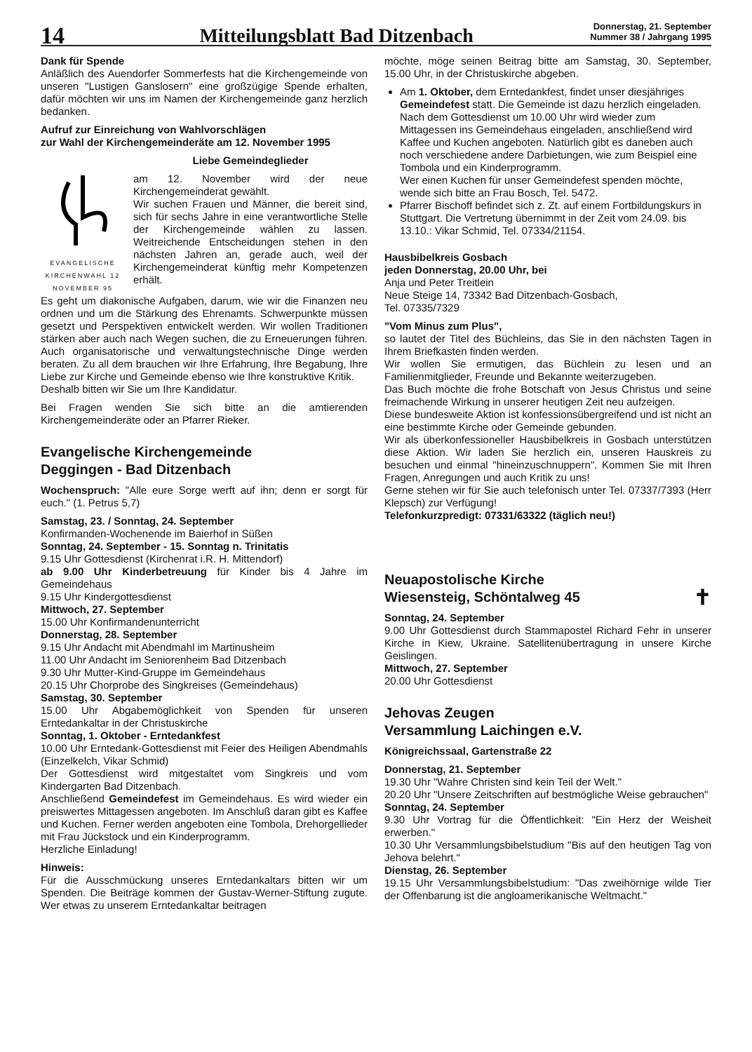14
Mitteilungsblatt Bad Ditzenbach
Donnerstag, 21. September
Nummer 38 / Jahrgang 1995
Dank für Spende
Anläßlich des Auendorfer Sommerfests hat die Kirchengemeinde von unseren "Lustigen Ganslosern" eine großzügige Spende erhalten, dafür möchten wir uns im Namen der Kirchengemeinde ganz herzlich bedanken.
Aufruf zur Einreichung von Wahlvorschlägen
zur Wahl der Kirchengemeinderäte am 12. November 1995
EVANGELISCHE KIRCHENWAHL 12 NOVEMBER 95
Liebe Gemeindeglieder
am 12. November wird der neue Kirchengemeinderat gewählt.
Wir suchen Frauen und Männer, die bereit sind, sich für sechs Jahre in eine verantwortliche Stelle der Kirchengemeinde wählen zu lassen. Weitreichende Entscheidungen stehen in den nächsten Jahren an, gerade auch, weil der Kirchengemeinderat künftig mehr Kompetenzen erhält.
Es geht um diakonische Aufgaben, darum, wie wir die Finanzen neu ordnen und um die Stärkung des Ehrenamts. Schwerpunkte müssen gesetzt und Perspektiven entwickelt werden. Wir wollen Traditionen stärken aber auch nach Wegen suchen, die zu Erneuerungen führen. Auch organisatorische und verwaltungstechnische Dinge werden beraten. Zu all dem brauchen wir Ihre Erfahrung, Ihre Begabung, Ihre Liebe zur Kirche und Gemeinde ebenso wie Ihre konstruktive Kritik.
Deshalb bitten wir Sie um Ihre Kandidatur.
Bei Fragen wenden Sie sich bitte an die amtierenden Kirchengemeinderäte oder an Pfarrer Rieker.
Evangelische Kirchengemeinde
Deggingen - Bad Ditzenbach
Wochenspruch: "Alle eure Sorge werft auf ihn; denn er sorgt für euch." (1. Petrus 5,7)
Samstag, 23. / Sonntag, 24. September
Konfirmanden-Wochenende im Baierhof in Süßen
Sonntag, 24. September - 15. Sonntag n. Trinitatis
9.15 Uhr Gottesdienst (Kirchenrat i.R. H. Mittendorf)
ab 9.00 Uhr Kinderbetreuung für Kinder bis 4 Jahre im Gemeindehaus
9.15 Uhr Kindergottesdienst
Mittwoch, 27. September
15.00 Uhr Konfirmandenunterricht
Donnerstag, 28. September
9.15 Uhr Andacht mit Abendmahl im Martinusheim
11.00 Uhr Andacht im Seniorenheim Bad Ditzenbach
9.30 Uhr Mutter-Kind-Gruppe im Gemeindehaus
20.15 Uhr Chorprobe des Singkreises (Gemeindehaus)
Samstag, 30. September
15.00 Uhr Abgabemöglichkeit von Spenden für unseren Erntedankaltar in der Christuskirche
Sonntag, 1. Oktober - Erntedankfest
10.00 Uhr Erntedank-Gottesdienst mit Feier des Heiligen Abendmahls (Einzelkelch, Vikar Schmid)
Der Gottesdienst wird mitgestaltet vom Singkreis und vom Kindergarten Bad Ditzenbach.
Anschließend Gemeindefest im Gemeindehaus. Es wird wieder ein preiswertes Mittagessen angeboten. Im Anschluß daran gibt es Kaffee und Kuchen. Ferner werden angeboten eine Tombola, Drehorgellieder mit Frau Jückstock und ein Kinderprogramm.
Herzliche Einladung!
Hinweis:
Für die Ausschmückung unseres Erntedankaltars bitten wir um Spenden. Die Beiträge kommen der Gustav-Werner-Stiftung zugute. Wer etwas zu unserem Erntedankaltar beitragen
möchte, möge seinen Beitrag bitte am Samstag, 30. September, 15.00 Uhr, in der Christuskirche abgeben.
Am 1. Oktober, dem Erntedankfest, findet unser diesjähriges Gemeindefest statt. Die Gemeinde ist dazu herzlich eingeladen.
Nach dem Gottesdienst um 10.00 Uhr wird wieder zum Mittagessen ins Gemeindehaus eingeladen, anschließend wird Kaffee und Kuchen angeboten. Natürlich gibt es daneben auch noch verschiedene andere Darbietungen, wie zum Beispiel eine Tombola und ein Kinderprogramm.
Wer einen Kuchen für unser Gemeindefest spenden möchte, wende sich bitte an Frau Bosch, Tel. 5472.
Pfarrer Bischoff befindet sich z. Zt. auf einem Fortbildungskurs in Stuttgart. Die Vertretung übernimmt in der Zeit vom 24.09. bis 13.10.: Vikar Schmid, Tel. 07334/21154.
Hausbibelkreis Gosbach
jeden Donnerstag, 20.00 Uhr, bei
Anja und Peter Treitlein
Neue Steige 14, 73342 Bad Ditzenbach-Gosbach,
Tel. 07335/7329
"Vom Minus zum Plus",
so lautet der Titel des Büchleins, das Sie in den nächsten Tagen in Ihrem Briefkasten finden werden.
Wir wollen Sie ermutigen, das Büchlein zu lesen und an Familienmitglieder, Freunde und Bekannte weiterzugeben.
Das Buch möchte die frohe Botschaft von Jesus Christus und seine freimachende Wirkung in unserer heutigen Zeit neu aufzeigen.
Diese bundesweite Aktion ist konfessionsübergreifend und ist nicht an eine bestimmte Kirche oder Gemeinde gebunden.
Wir als überkonfessioneller Hausbibelkreis in Gosbach unterstützen diese Aktion. Wir laden Sie herzlich ein, unseren Hauskreis zu besuchen und einmal "hineinzuschnuppern". Kommen Sie mit Ihren Fragen, Anregungen und auch Kritik zu uns!
Gerne stehen wir für Sie auch telefonisch unter Tel. 07337/7393 (Herr Klepsch) zur Verfügung!
Telefonkurzpredigt: 07331/63322 (täglich neu!)
Neuapostolische Kirche
Wiesensteig, Schöntalweg 45 ✝
Sonntag, 24. September
9.00 Uhr Gottesdienst durch Stammapostel Richard Fehr in unserer Kirche in Kiew, Ukraine. Satellitenübertragung in unsere Kirche Geislingen.
Mittwoch, 27. September
20.00 Uhr Gottesdienst
Jehovas Zeugen
Versammlung Laichingen e.V.
Königreichssaal, Gartenstraße 22
Donnerstag, 21. September
19.30 Uhr "Wahre Christen sind kein Teil der Welt."
20.20 Uhr "Unsere Zeitschriften auf bestmögliche Weise gebrauchen"
Sonntag, 24. September
9.30 Uhr Vortrag für die Öffentlichkeit: "Ein Herz der Weisheit erwerben."
10.30 Uhr Versammlungsbibelstudium "Bis auf den heutigen Tag von Jehova belehrt."
Dienstag, 26. September
19.15 Uhr Versammlungsbibelstudium: "Das zweihörnige wilde Tier der Offenbarung ist die angloamerikanische Weltmacht."